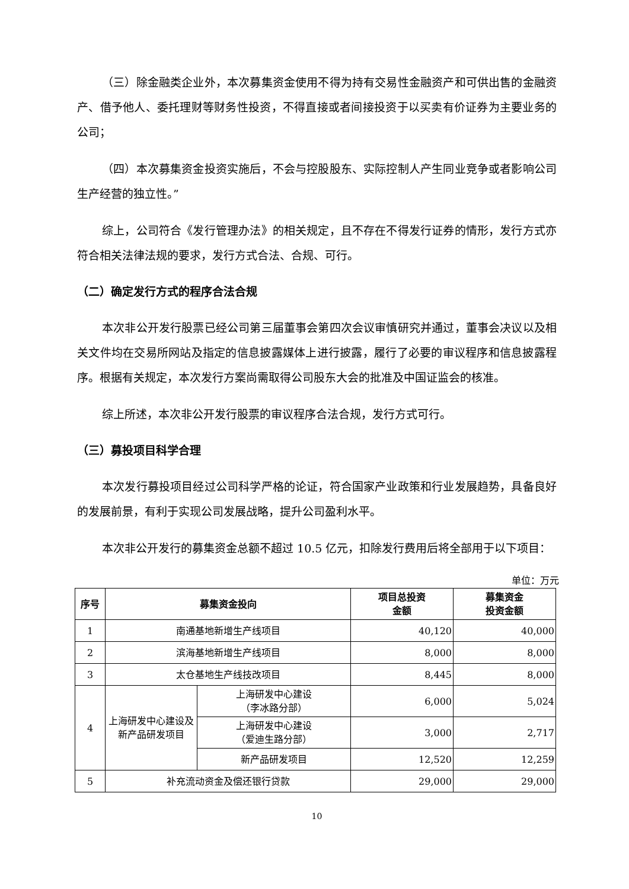（三）除金融类企业外，本次募集资金使用不得为持有交易性金融资产和可供出售的金融资产、借予他人、委托理财等财务性投资，不得直接或者间接投资于以买卖有价证券为主要业务的公司；
（四）本次募集资金投资实施后，不会与控股股东、实际控制人产生同业竞争或者影响公司生产经营的独立性。”
综上，公司符合《发行管理办法》的相关规定，且不存在不得发行证券的情形，发行方式亦符合相关法律法规的要求，发行方式合法、合规、可行。
（二）确定发行方式的程序合法合规
本次非公开发行股票已经公司第三届董事会第四次会议审慎研究并通过，董事会决议以及相关文件均在交易所网站及指定的信息披露媒体上进行披露，履行了必要的审议程序和信息披露程序。根据有关规定，本次发行方案尚需取得公司股东大会的批准及中国证监会的核准。
综上所述，本次非公开发行股票的审议程序合法合规，发行方式可行。
（三）募投项目科学合理
本次发行募投项目经过公司科学严格的论证，符合国家产业政策和行业发展趋势，具备良好的发展前景，有利于实现公司发展战略，提升公司盈利水平。
本次非公开发行的募集资金总额不超过 10.5 亿元，扣除发行费用后将全部用于以下项目：
单位：万元
| 序号 | 募集资金投向 | | 项目总投资 金额 | 募集资金 投资金额 |
| --- | --- | --- | --- | --- |
| 1 | 南通基地新增生产线项目 | | 40,120 | 40,000 |
| 2 | 滨海基地新增生产线项目 | | 8,000 | 8,000 |
| 3 | 太仓基地生产线技改项目 | | 8,445 | 8,000 |
| 4 | 上海研发中心建设及新产品研发项目 | 上海研发中心建设 （李冰路分部） | 6,000 | 5,024 |
| | | 上海研发中心建设 （爱迪生路分部） | 3,000 | 2,717 |
| | | 新产品研发项目 | 12,520 | 12,259 |
| 5 | 补充流动资金及偿还银行贷款 | | 29,000 | 29,000 |
10